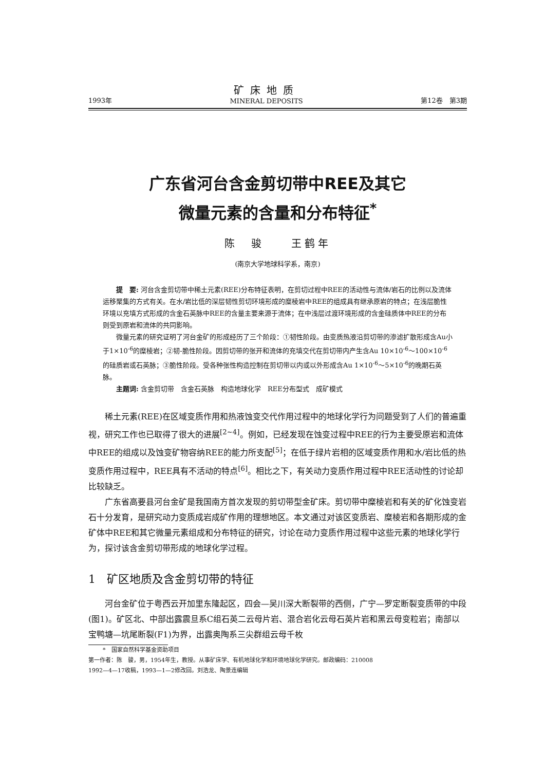1993年
矿床地质
MINERAL DEPOSITS
第12卷　第3期
广东省河台含金剪切带中REE及其它
微量元素的含量和分布特征<sup>*</sup>
陈　骏　　王鹤年
(南京大学地球科学系，南京)
提　要: 河台含金剪切带中稀土元素(REE)分布特征表明，在剪切过程中REE的活动性与流体/岩石的比例以及流体运移聚集的方式有关。在水/岩比低的深层韧性剪切环境形成的糜棱岩中REE的组成具有继承原岩的特点；在浅层脆性环境以充填方式形成的含金石英脉中REE的含量主要来源于流体；在中浅层过渡环境形成的含金硅质体中REE的分布则受到原岩和流体的共同影响。
微量元素的研究证明了河台金矿的形成经历了三个阶段：①韧性阶段。由变质热液沿剪切带的渗滤扩散形成含Au小于1×10<sup>-6</sup>的糜棱岩；②韧-脆性阶段。因剪切带的张开和流体的充填交代在剪切带内产生含Au 10×10<sup>-6</sup>～100×10<sup>-6</sup>的硅质岩或石英脉；③脆性阶段。受各种张性构造控制在剪切带以内或以外形成含Au 1×10<sup>-6</sup>～5×10<sup>-6</sup>的晚期石英脉。
主题词: 含金剪切带　含金石英脉　构造地球化学　REE分布型式　成矿模式
稀土元素(REE)在区域变质作用和热液蚀变交代作用过程中的地球化学行为问题受到了人们的普遍重视，研究工作也已取得了很大的进展<sup>[2~4]</sup>。例如，已经发现在蚀变过程中REE的行为主要受原岩和流体中REE的组成以及蚀变矿物容纳REE的能力所支配<sup>[5]</sup>；在低于绿片岩相的区域变质作用和水/岩比低的热变质作用过程中，REE具有不活动的特点<sup>[6]</sup>。相比之下，有关动力变质作用过程中REE活动性的讨论却比较缺乏。
广东省高要县河台金矿是我国南方首次发现的剪切带型金矿床。剪切带中糜棱岩和有关的矿化蚀变岩石十分发育，是研究动力变质成岩成矿作用的理想地区。本文通过对该区变质岩、糜棱岩和各期形成的金矿体中REE和其它微量元素组成和分布特征的研究，讨论在动力变质作用过程中这些元素的地球化学行为，探讨该含金剪切带形成的地球化学过程。
1　矿区地质及含金剪切带的特征
河台金矿位于粤西云开加里东隆起区，四会—吴川深大断裂带的西侧，广宁—罗定断裂变质带的中段(图1)。矿区北、中部出露震旦系C组石英二云母片岩、混合岩化云母石英片岩和黑云母变粒岩；南部以宝鸭塘—坑尾断裂(F1)为界，出露奥陶系三尖群组云母千枚
*　国家自然科学基金资助项目
第一作者：陈　骏，男，1954年生，教授。从事矿床学、有机地球化学和环境地球化学研究。邮政编码：210008
1992—4—17收稿，1993—1—2修改回。刘浩龙、陶景连编辑